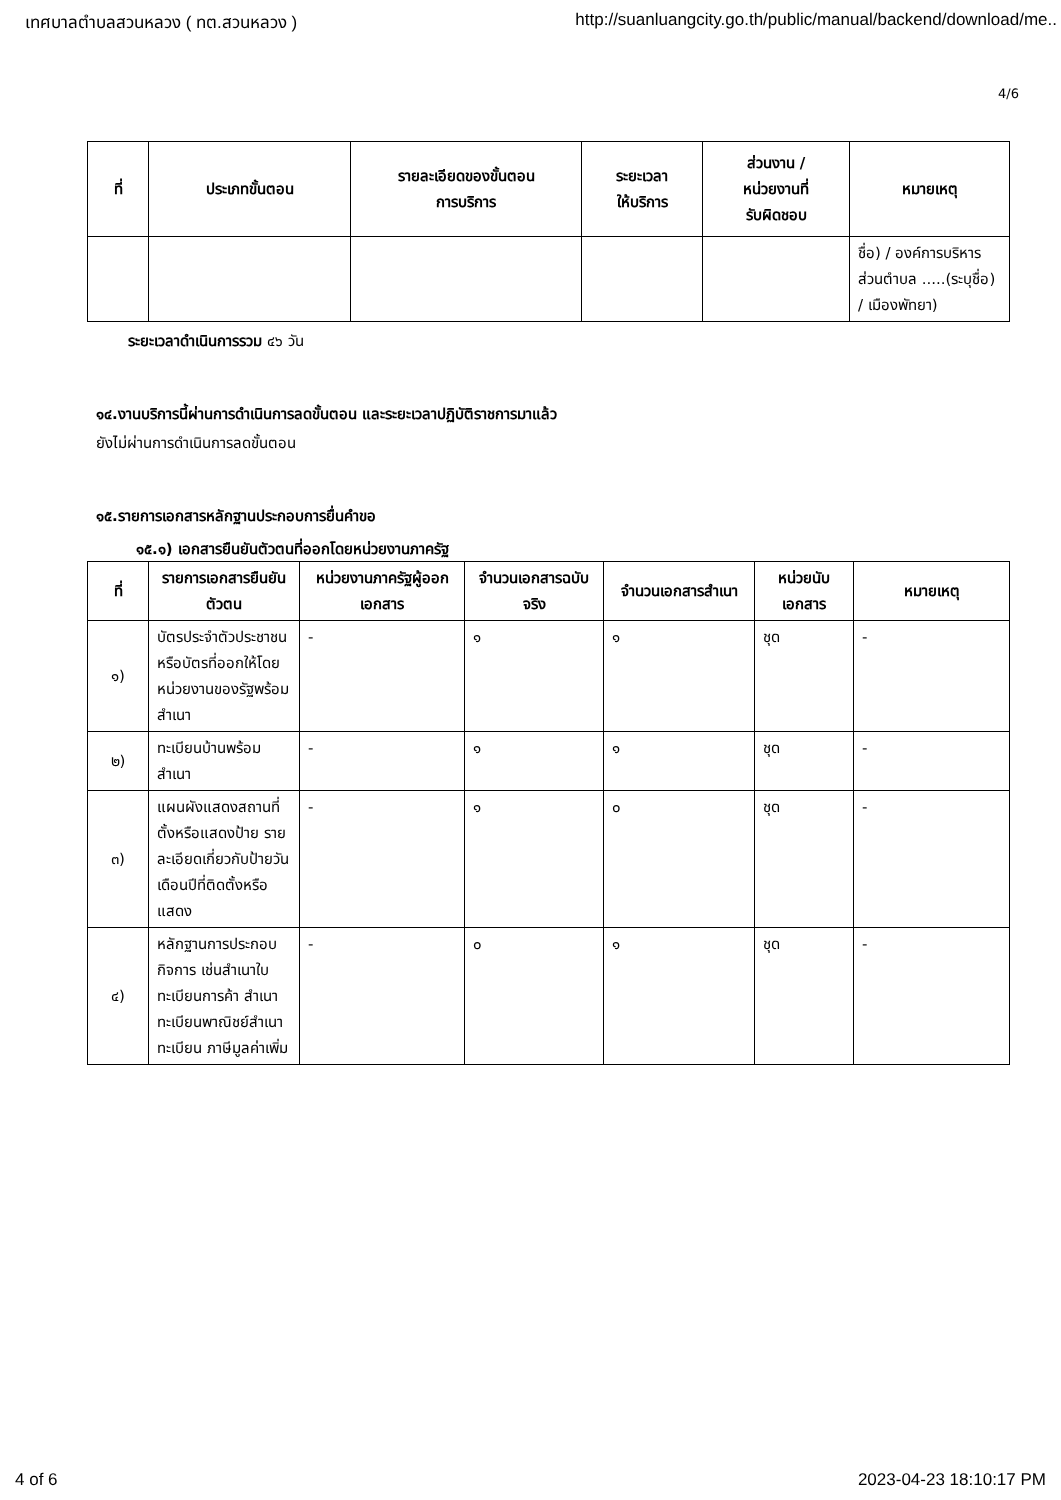เทศบาลตำบลสวนหลวง ( ทต.สวนหลวง ) http://suanluangcity.go.th/public/manual/backend/download/me..
4/6
| ที่ | ประเภทขั้นตอน | รายละเอียดของขั้นตอน การบริการ | ระยะเวลา ให้บริการ | ส่วนงาน / หน่วยงานที่ รับผิดชอบ | หมายเหตุ |
| --- | --- | --- | --- | --- | --- |
| | | | | | ชื่อ) / องค์การบริหารส่วนตำบล .....(ระบุชื่อ) / เมืองพัทยา) |
ระยะเวลาดำเนินการรวม ๔๖ วัน
๑๔.งานบริการนี้ผ่านการดำเนินการลดขั้นตอน และระยะเวลาปฏิบัติราชการมาแล้ว
ยังไม่ผ่านการดำเนินการลดขั้นตอน
๑๕.รายการเอกสารหลักฐานประกอบการยื่นคำขอ
๑๕.๑) เอกสารยืนยันตัวตนที่ออกโดยหน่วยงานภาครัฐ
| ที่ | รายการเอกสารยืนยันตัวตน | หน่วยงานภาครัฐผู้ออกเอกสาร | จำนวนเอกสารฉบับจริง | จำนวนเอกสารสำเนา | หน่วยนับเอกสาร | หมายเหตุ |
| --- | --- | --- | --- | --- | --- | --- |
| ๑) | บัตรประจำตัวประชาชนหรือบัตรที่ออกให้โดยหน่วยงานของรัฐพร้อมสำเนา | - | ๑ | ๑ | ชุด | - |
| ๒) | ทะเบียนบ้านพร้อมสำเนา | - | ๑ | ๑ | ชุด | - |
| ๓) | แผนผังแสดงสถานที่ตั้งหรือแสดงป้าย รายละเอียดเกี่ยวกับป้ายวันเดือนปีที่ติดตั้งหรือแสดง | - | ๑ | ๐ | ชุด | - |
| ๔) | หลักฐานการประกอบกิจการ เช่นสำเนาใบทะเบียนการค้า สำเนาทะเบียนพาณิชย์สำเนาทะเบียน ภาษีมูลค่าเพิ่ม | - | ๐ | ๑ | ชุด | - |
4 of 6 2023-04-23 18:10:17 PM